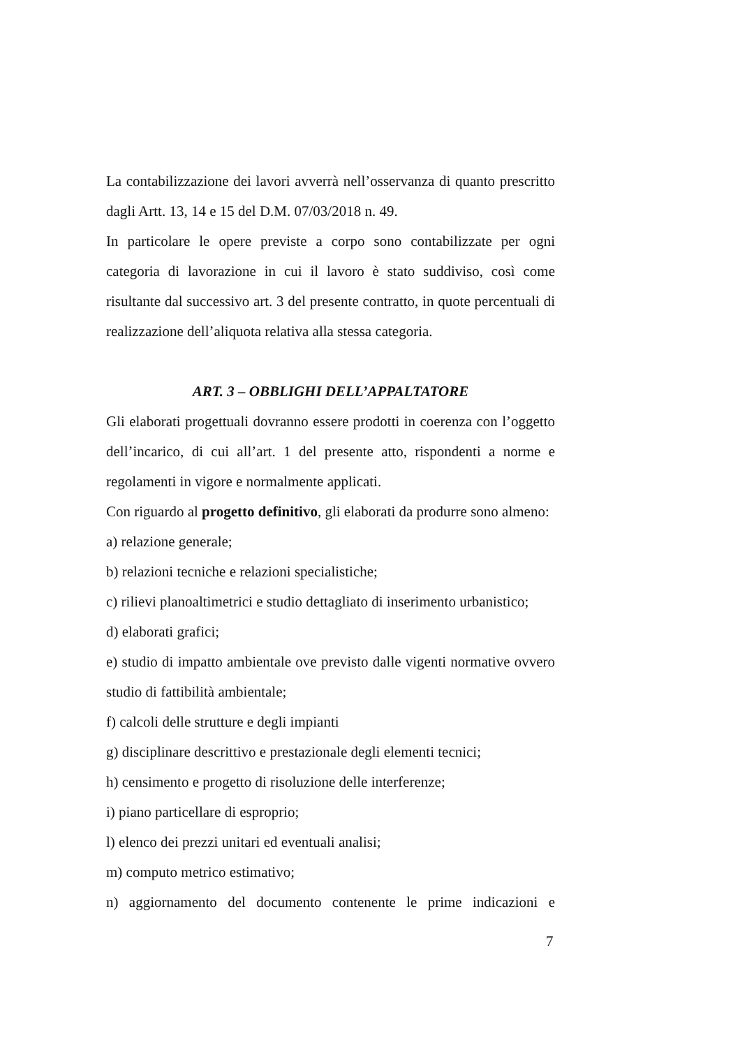La contabilizzazione dei lavori avverrà nell’osservanza di quanto prescritto dagli Artt. 13, 14 e 15 del D.M. 07/03/2018 n. 49.
In particolare le opere previste a corpo sono contabilizzate per ogni categoria di lavorazione in cui il lavoro è stato suddiviso, così come risultante dal successivo art. 3 del presente contratto, in quote percentuali di realizzazione dell’aliquota relativa alla stessa categoria.
ART. 3 – OBBLIGHI DELL’APPALTATORE
Gli elaborati progettuali dovranno essere prodotti in coerenza con l’oggetto dell’incarico, di cui all’art. 1 del presente atto, rispondenti a norme e regolamenti in vigore e normalmente applicati.
Con riguardo al progetto definitivo, gli elaborati da produrre sono almeno:
a) relazione generale;
b) relazioni tecniche e relazioni specialistiche;
c) rilievi planoaltimetrici e studio dettagliato di inserimento urbanistico;
d) elaborati grafici;
e) studio di impatto ambientale ove previsto dalle vigenti normative ovvero studio di fattibilità ambientale;
f) calcoli delle strutture e degli impianti
g) disciplinare descrittivo e prestazionale degli elementi tecnici;
h) censimento e progetto di risoluzione delle interferenze;
i) piano particellare di esproprio;
l) elenco dei prezzi unitari ed eventuali analisi;
m) computo metrico estimativo;
n) aggiornamento del documento contenente le prime indicazioni e
7